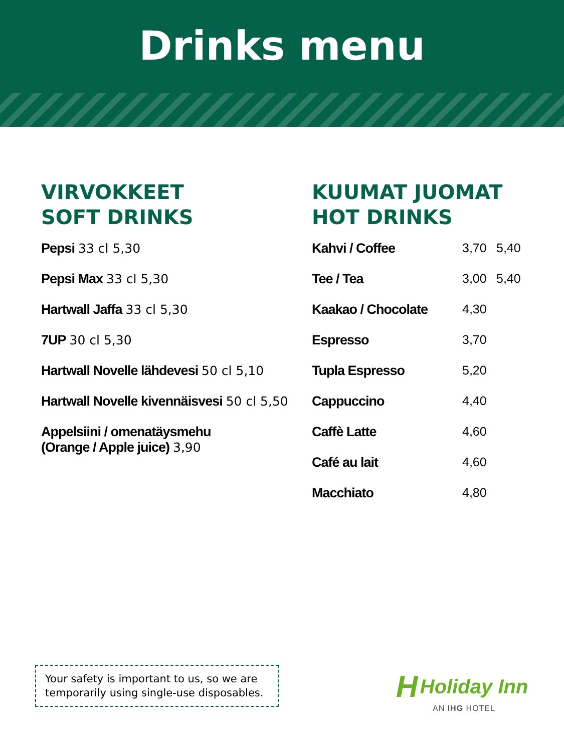Drinks menu
VIRVOKKEET
SOFT DRINKS
Pepsi 33 cl 5,30
Pepsi Max 33 cl 5,30
Hartwall Jaffa 33 cl 5,30
7UP 30 cl 5,30
Hartwall Novelle lähdevesi 50 cl 5,10
Hartwall Novelle kivennäisvesi 50 cl 5,50
Appelsiini / omenatäysmehu
(Orange / Apple juice) 3,90
KUUMAT JUOMAT
HOT DRINKS
| Kahvi / Coffee | 3,70 | 5,40 |
| Tee / Tea | 3,00 | 5,40 |
| Kaakao / Chocolate | 4,30 | |
| Espresso | 3,70 | |
| Tupla Espresso | 5,20 | |
| Cappuccino | 4,40 | |
| Caffè Latte | 4,60 | |
| Café au lait | 4,60 | |
| Macchiato | 4,80 | |
Your safety is important to us, so we are temporarily using single-use disposables.
H Holiday Inn
AN IHG HOTEL